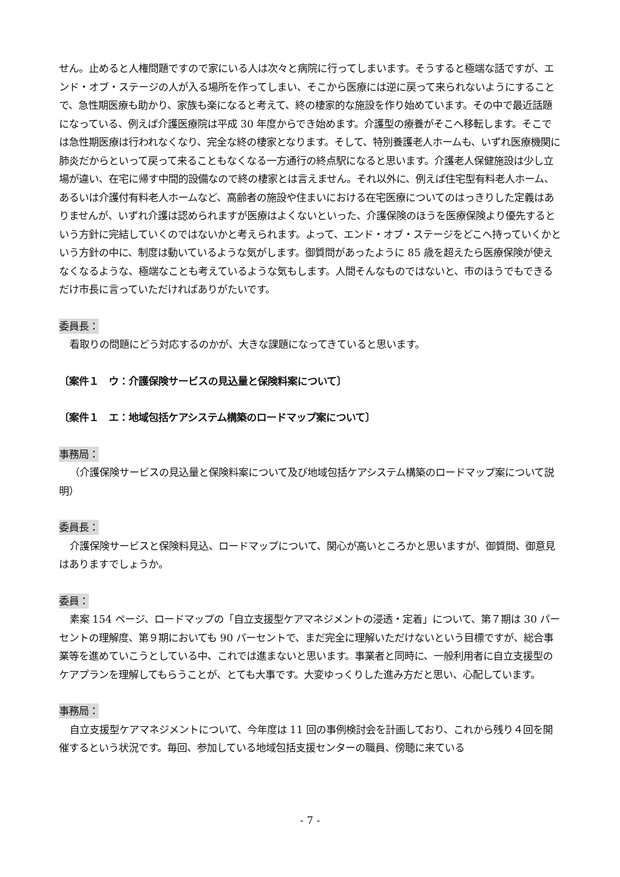せん。止めると人権問題ですので家にいる人は次々と病院に行ってしまいます。そうすると極端な話ですが、エンド・オブ・ステージの人が入る場所を作ってしまい、そこから医療には逆に戻って来られないようにすることで、急性期医療も助かり、家族も楽になると考えて、終の棲家的な施設を作り始めています。その中で最近話題になっている、例えば介護医療院は平成 30 年度からでき始めます。介護型の療養がそこへ移転します。そこでは急性期医療は行われなくなり、完全な終の棲家となります。そして、特別養護老人ホームも、いずれ医療機関に肺炎だからといって戻って来ることもなくなる一方通行の終点駅になると思います。介護老人保健施設は少し立場が違い、在宅に帰す中間的設備なので終の棲家とは言えません。それ以外に、例えば住宅型有料老人ホーム、あるいは介護付有料老人ホームなど、高齢者の施設や住まいにおける在宅医療についてのはっきりした定義はありませんが、いずれ介護は認められますが医療はよくないといった、介護保険のほうを医療保険より優先するという方針に完結していくのではないかと考えられます。よって、エンド・オブ・ステージをどこへ持っていくかという方針の中に、制度は動いているような気がします。御質問があったように 85 歳を超えたら医療保険が使えなくなるような、極端なことも考えているような気もします。人間そんなものではないと、市のほうでもできるだけ市長に言っていただければありがたいです。
委員長：
看取りの問題にどう対応するのかが、大きな課題になってきていると思います。
〔案件１　ウ：介護保険サービスの見込量と保険料案について〕
〔案件１　エ：地域包括ケアシステム構築のロードマップ案について〕
事務局：
（介護保険サービスの見込量と保険料案について及び地域包括ケアシステム構築のロードマップ案について説明）
委員長：
介護保険サービスと保険料見込、ロードマップについて、関心が高いところかと思いますが、御質問、御意見はありますでしょうか。
委員：
素案 154 ページ、ロードマップの「自立支援型ケアマネジメントの浸透・定着」について、第７期は 30 パーセントの理解度、第９期においても 90 パーセントで、まだ完全に理解いただけないという目標ですが、総合事業等を進めていこうとしている中、これでは進まないと思います。事業者と同時に、一般利用者に自立支援型のケアプランを理解してもらうことが、とても大事です。大変ゆっくりした進み方だと思い、心配しています。
事務局：
自立支援型ケアマネジメントについて、今年度は 11 回の事例検討会を計画しており、これから残り４回を開催するという状況です。毎回、参加している地域包括支援センターの職員、傍聴に来ている
- 7 -